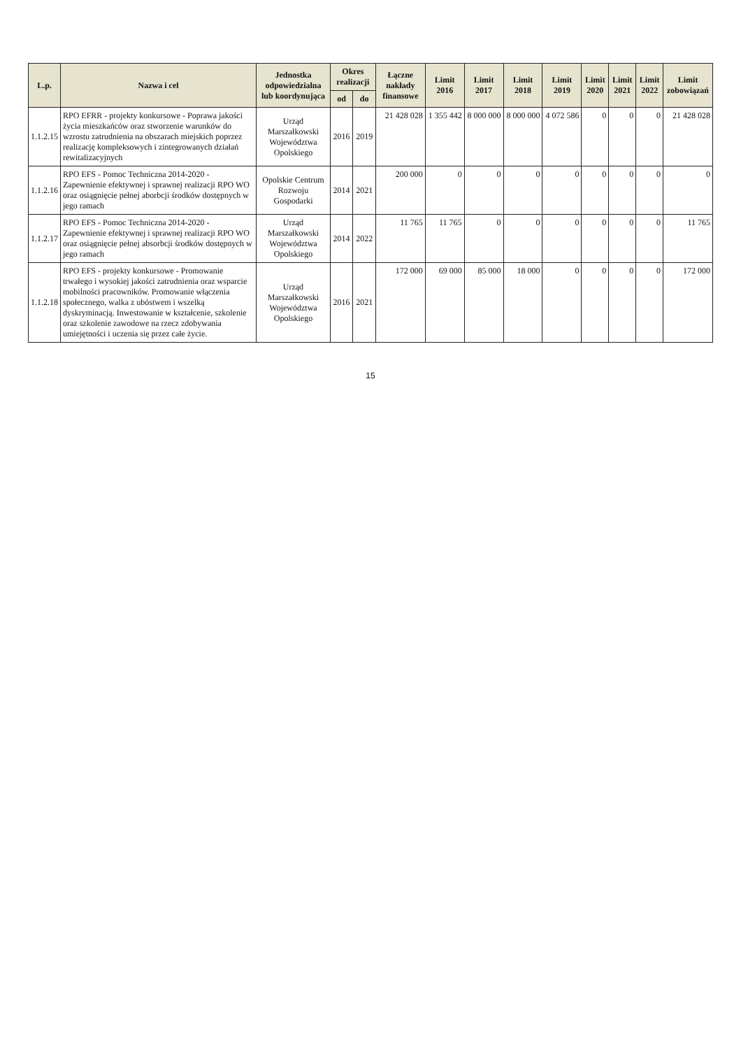| L.p. | Nazwa i cel | Jednostka odpowiedzialna lub koordynująca | Okres realizacji | | Łączne nakłady finansowe | Limit 2016 | Limit 2017 | Limit 2018 | Limit 2019 | Limit 2020 | Limit 2021 | Limit 2022 | Limit zobowiązań |
| --- | --- | --- | --- | --- | --- | --- | --- | --- | --- | --- | --- | --- | --- |
| | | | od | do | | | | | | | | | |
| 1.1.2.15 | RPO EFRR - projekty konkursowe - Poprawa jakości życia mieszkańców oraz stworzenie warunków do wzrostu zatrudnienia na obszarach miejskich poprzez realizację kompleksowych i zintegrowanych działań rewitalizacyjnych | Urząd Marszałkowski Województwa Opolskiego | 2016 | 2019 | 21 428 028 | 1 355 442 | 8 000 000 | 8 000 000 | 4 072 586 | 0 | 0 | 0 | 21 428 028 |
| 1.1.2.16 | RPO EFS - Pomoc Techniczna 2014-2020 - Zapewnienie efektywnej i sprawnej realizacji RPO WO oraz osiągnięcie pełnej aborbcji środków dostępnych w jego ramach | Opolskie Centrum Rozwoju Gospodarki | 2014 | 2021 | 200 000 | 0 | 0 | 0 | 0 | 0 | 0 | 0 | 0 |
| 1.1.2.17 | RPO EFS - Pomoc Techniczna 2014-2020 - Zapewnienie efektywnej i sprawnej realizacji RPO WO oraz osiągnięcie pełnej absorbcji środków dostępnych w jego ramach | Urząd Marszałkowski Województwa Opolskiego | 2014 | 2022 | 11 765 | 11 765 | 0 | 0 | 0 | 0 | 0 | 0 | 11 765 |
| 1.1.2.18 | RPO EFS - projekty konkursowe - Promowanie trwałego i wysokiej jakości zatrudnienia oraz wsparcie mobilności pracowników. Promowanie włączenia społecznego, walka z ubóstwem i wszelką dyskryminacją. Inwestowanie w kształcenie, szkolenie oraz szkolenie zawodowe na rzecz zdobywania umiejętności i uczenia się przez całe życie. | Urząd Marszałkowski Województwa Opolskiego | 2016 | 2021 | 172 000 | 69 000 | 85 000 | 18 000 | 0 | 0 | 0 | 0 | 172 000 |
15